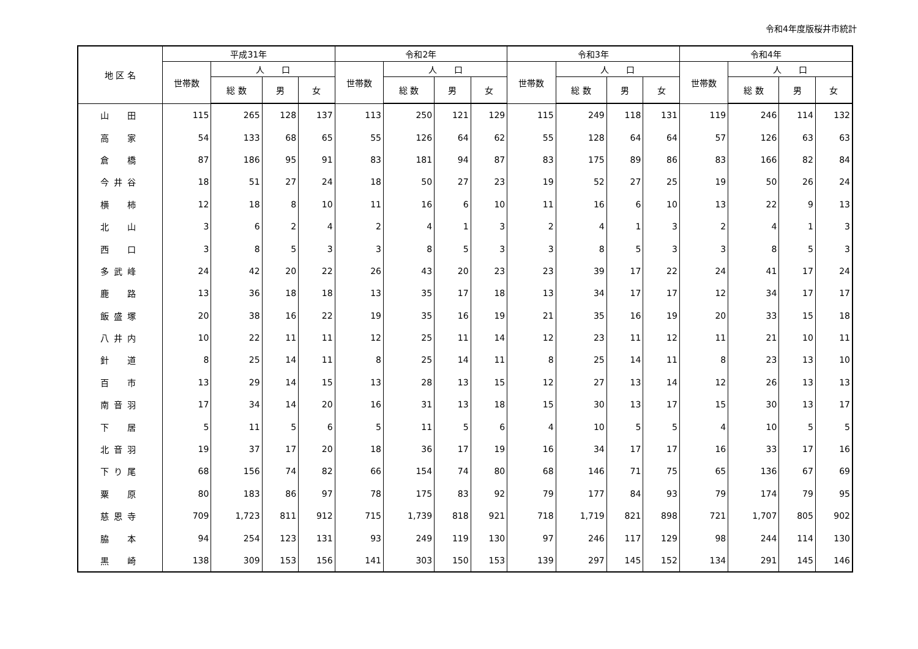令和4年度版桜井市統計
| 地 区 名 | 平成31年 | | | | 令和2年 | | | | 令和3年 | | | | 令和4年 | | | |
| --- | --- | --- | --- | --- | --- | --- | --- | --- | --- | --- | --- | --- | --- | --- | --- | --- |
| | 世帯数 | 人 口 | | | 世帯数 | 人 口 | | | 世帯数 | 人 口 | | | 世帯数 | 人 口 | | |
| | | 総 数 | 男 | 女 | | 総 数 | 男 | 女 | | 総 数 | 男 | 女 | | 総 数 | 男 | 女 |
| 山 田 | 115 | 265 | 128 | 137 | 113 | 250 | 121 | 129 | 115 | 249 | 118 | 131 | 119 | 246 | 114 | 132 |
| 高 家 | 54 | 133 | 68 | 65 | 55 | 126 | 64 | 62 | 55 | 128 | 64 | 64 | 57 | 126 | 63 | 63 |
| 倉 橋 | 87 | 186 | 95 | 91 | 83 | 181 | 94 | 87 | 83 | 175 | 89 | 86 | 83 | 166 | 82 | 84 |
| 今井谷 | 18 | 51 | 27 | 24 | 18 | 50 | 27 | 23 | 19 | 52 | 27 | 25 | 19 | 50 | 26 | 24 |
| 横 柿 | 12 | 18 | 8 | 10 | 11 | 16 | 6 | 10 | 11 | 16 | 6 | 10 | 13 | 22 | 9 | 13 |
| 北 山 | 3 | 6 | 2 | 4 | 2 | 4 | 1 | 3 | 2 | 4 | 1 | 3 | 2 | 4 | 1 | 3 |
| 西 口 | 3 | 8 | 5 | 3 | 3 | 8 | 5 | 3 | 3 | 8 | 5 | 3 | 3 | 8 | 5 | 3 |
| 多武峰 | 24 | 42 | 20 | 22 | 26 | 43 | 20 | 23 | 23 | 39 | 17 | 22 | 24 | 41 | 17 | 24 |
| 鹿 路 | 13 | 36 | 18 | 18 | 13 | 35 | 17 | 18 | 13 | 34 | 17 | 17 | 12 | 34 | 17 | 17 |
| 飯盛塚 | 20 | 38 | 16 | 22 | 19 | 35 | 16 | 19 | 21 | 35 | 16 | 19 | 20 | 33 | 15 | 18 |
| 八井内 | 10 | 22 | 11 | 11 | 12 | 25 | 11 | 14 | 12 | 23 | 11 | 12 | 11 | 21 | 10 | 11 |
| 針 道 | 8 | 25 | 14 | 11 | 8 | 25 | 14 | 11 | 8 | 25 | 14 | 11 | 8 | 23 | 13 | 10 |
| 百 市 | 13 | 29 | 14 | 15 | 13 | 28 | 13 | 15 | 12 | 27 | 13 | 14 | 12 | 26 | 13 | 13 |
| 南音羽 | 17 | 34 | 14 | 20 | 16 | 31 | 13 | 18 | 15 | 30 | 13 | 17 | 15 | 30 | 13 | 17 |
| 下 居 | 5 | 11 | 5 | 6 | 5 | 11 | 5 | 6 | 4 | 10 | 5 | 5 | 4 | 10 | 5 | 5 |
| 北音羽 | 19 | 37 | 17 | 20 | 18 | 36 | 17 | 19 | 16 | 34 | 17 | 17 | 16 | 33 | 17 | 16 |
| 下り尾 | 68 | 156 | 74 | 82 | 66 | 154 | 74 | 80 | 68 | 146 | 71 | 75 | 65 | 136 | 67 | 69 |
| 粟 原 | 80 | 183 | 86 | 97 | 78 | 175 | 83 | 92 | 79 | 177 | 84 | 93 | 79 | 174 | 79 | 95 |
| 慈恩寺 | 709 | 1,723 | 811 | 912 | 715 | 1,739 | 818 | 921 | 718 | 1,719 | 821 | 898 | 721 | 1,707 | 805 | 902 |
| 脇 本 | 94 | 254 | 123 | 131 | 93 | 249 | 119 | 130 | 97 | 246 | 117 | 129 | 98 | 244 | 114 | 130 |
| 黒 崎 | 138 | 309 | 153 | 156 | 141 | 303 | 150 | 153 | 139 | 297 | 145 | 152 | 134 | 291 | 145 | 146 |